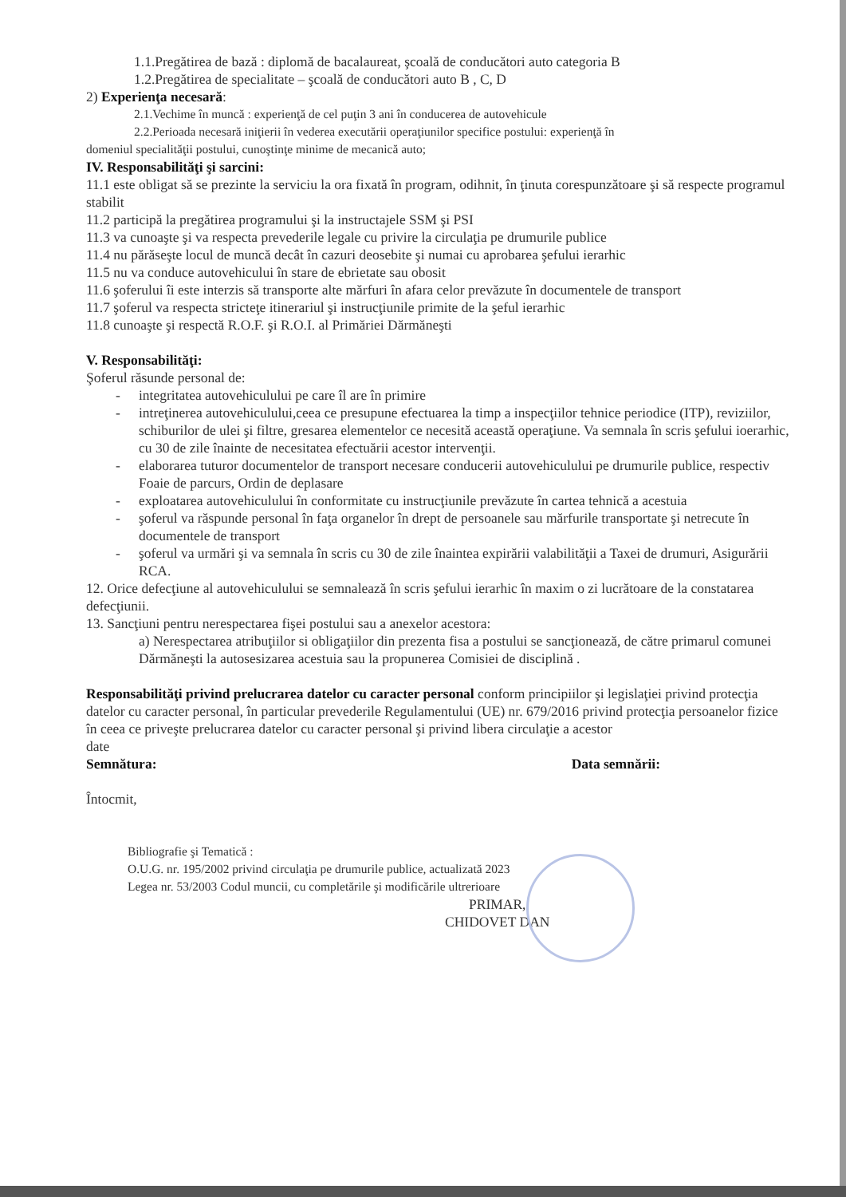1.1.Pregătirea de bază : diplomă de bacalaureat, şcoală de conducători auto categoria B
1.2.Pregătirea de specialitate – şcoală de conducători auto B , C, D
2) Experienţa necesară:
2.1.Vechime în muncă : experienţă de cel puţin 3 ani în conducerea de autovehicule
2.2.Perioada necesară iniţierii în vederea executării operaţiunilor specifice postului: experienţă în
domeniul specialităţii postului, cunoştinţe minime de mecanică auto;
IV. Responsabilităţi şi sarcini:
11.1 este obligat să se prezinte la serviciu la ora fixată în program, odihnit, în ţinuta corespunzătoare şi să respecte programul stabilit
11.2 participă la pregătirea programului şi la instructajele SSM şi PSI
11.3 va cunoaşte şi va respecta prevederile legale cu privire la circulaţia pe drumurile publice
11.4 nu părăseşte locul de muncă decât în cazuri deosebite şi numai cu aprobarea şefului ierarhic
11.5 nu va conduce autovehicului în stare de ebrietate sau obosit
11.6 şoferului îi este interzis să transporte alte mărfuri în afara celor prevăzute în documentele de transport
11.7 şoferul va respecta stricteţe itinerariul şi instrucţiunile primite de la şeful ierarhic
11.8 cunoaşte şi respectă R.O.F. şi R.O.I. al Primăriei Dărmăneşti
V. Responsabilităţi:
Şoferul răsunde personal de:
- integritatea autovehiculului pe care îl are în primire
- intreţinerea autovehiculului,ceea ce presupune efectuarea la timp a inspecţiilor tehnice periodice (ITP), reviziilor, schiburilor de ulei şi filtre, gresarea elementelor ce necesită această operaţiune. Va semnala în scris şefului ioerarhic, cu 30 de zile înainte de necesitatea efectuării acestor intervenţii.
- elaborarea tuturor documentelor de transport necesare conducerii autovehiculului pe drumurile publice, respectiv Foaie de parcurs, Ordin de deplasare
- exploatarea autovehiculului în conformitate cu instrucţiunile prevăzute în cartea tehnică a acestuia
- şoferul va răspunde personal în faţa organelor în drept de persoanele sau mărfurile transportate şi netrecute în documentele de transport
- şoferul va urmări şi va semnala în scris cu 30 de zile înaintea expirării valabilităţii a Taxei de drumuri, Asigurării RCA.
12. Orice defecţiune al autovehiculului se semnalează în scris şefului ierarhic în maxim o zi lucrătoare de la constatarea defecţiunii.
13. Sancţiuni pentru nerespectarea fişei postului sau a anexelor acestora:
a) Nerespectarea atribuţiilor si obligaţiilor din prezenta fisa a postului se sancţionează, de către primarul comunei Dărmăneşti la autosesizarea acestuia sau la propunerea Comisiei de disciplină .
Responsabilităţi privind prelucrarea datelor cu caracter personal conform principiilor şi legislaţiei privind protecţia datelor cu caracter personal, în particular prevederile Regulamentului (UE) nr. 679/2016 privind protecţia persoanelor fizice în ceea ce priveşte prelucrarea datelor cu caracter personal şi privind libera circulaţie a acestor
date
Semnătura: Data semnării:
Întocmit,
Bibliografie şi Tematică :
O.U.G. nr. 195/2002 privind circulaţia pe drumurile publice, actualizată 2023
Legea nr. 53/2003 Codul muncii, cu completările şi modificările ultrerioare
PRIMAR,
CHIDOVET DAN